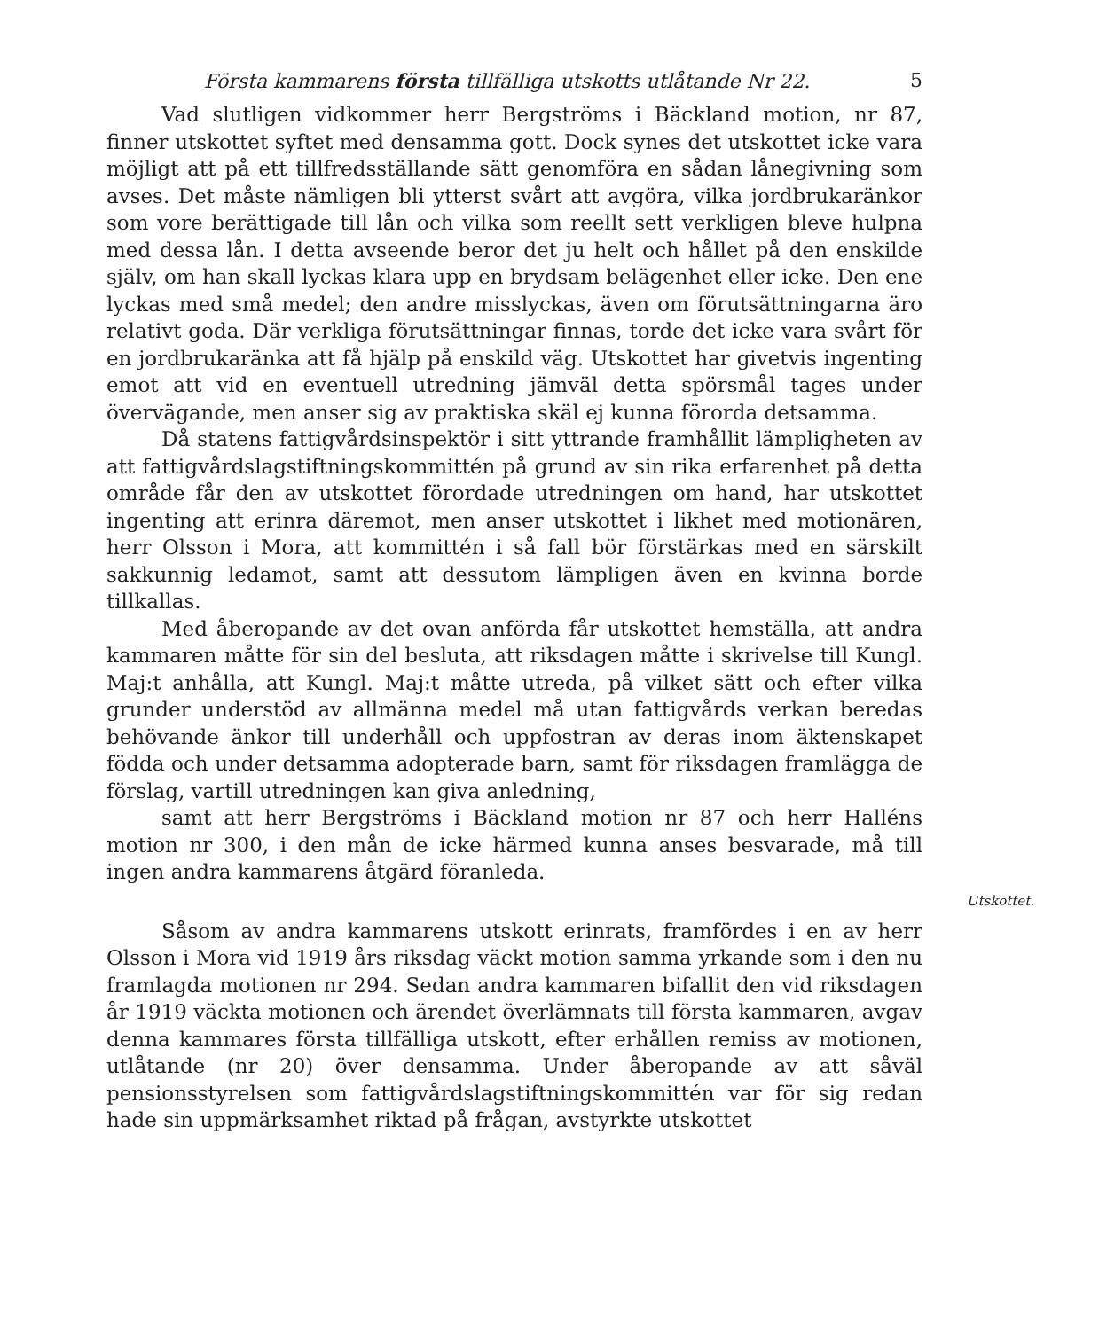Första kammarens första tillfälliga utskotts utlåtande Nr 22. 5
Vad slutligen vidkommer herr Bergströms i Bäckland motion, nr 87, finner utskottet syftet med densamma gott. Dock synes det utskottet icke vara möjligt att på ett tillfredsställande sätt genomföra en sådan lånegivning som avses. Det måste nämligen bli ytterst svårt att avgöra, vilka jordbrukaränkor som vore berättigade till lån och vilka som reellt sett verkligen bleve hulpna med dessa lån. I detta avseende beror det ju helt och hållet på den enskilde själv, om han skall lyckas klara upp en brydsam belägenhet eller icke. Den ene lyckas med små medel; den andre misslyckas, även om förutsättningarna äro relativt goda. Där verkliga förutsättningar finnas, torde det icke vara svårt för en jordbrukaränka att få hjälp på enskild väg. Utskottet har givetvis ingenting emot att vid en eventuell utredning jämväl detta spörsmål tages under övervägande, men anser sig av praktiska skäl ej kunna förorda detsamma.
Då statens fattigvårdsinspektör i sitt yttrande framhållit lämpligheten av att fattigvårdslagstiftningskommittén på grund av sin rika erfarenhet på detta område får den av utskottet förordade utredningen om hand, har utskottet ingenting att erinra däremot, men anser utskottet i likhet med motionären, herr Olsson i Mora, att kommittén i så fall bör förstärkas med en särskilt sakkunnig ledamot, samt att dessutom lämpligen även en kvinna borde tillkallas.
Med åberopande av det ovan anförda får utskottet hemställa, att andra kammaren måtte för sin del besluta, att riksdagen måtte i skrivelse till Kungl. Maj:t anhålla, att Kungl. Maj:t måtte utreda, på vilket sätt och efter vilka grunder understöd av allmänna medel må utan fattigvårds verkan beredas behövande änkor till underhåll och uppfostran av deras inom äktenskapet födda och under detsamma adopterade barn, samt för riksdagen framlägga de förslag, vartill utredningen kan giva anledning,
samt att herr Bergströms i Bäckland motion nr 87 och herr Halléns motion nr 300, i den mån de icke härmed kunna anses besvarade, må till ingen andra kammarens åtgärd föranleda.
Utskottet.
Såsom av andra kammarens utskott erinrats, framfördes i en av herr Olsson i Mora vid 1919 års riksdag väckt motion samma yrkande som i den nu framlagda motionen nr 294. Sedan andra kammaren bifallit den vid riksdagen år 1919 väckta motionen och ärendet överlämnats till första kammaren, avgav denna kammares första tillfälliga utskott, efter erhållen remiss av motionen, utlåtande (nr 20) över densamma. Under åberopande av att såväl pensionsstyrelsen som fattigvårdslagstiftningskommittén var för sig redan hade sin uppmärksamhet riktad på frågan, avstyrkte utskottet